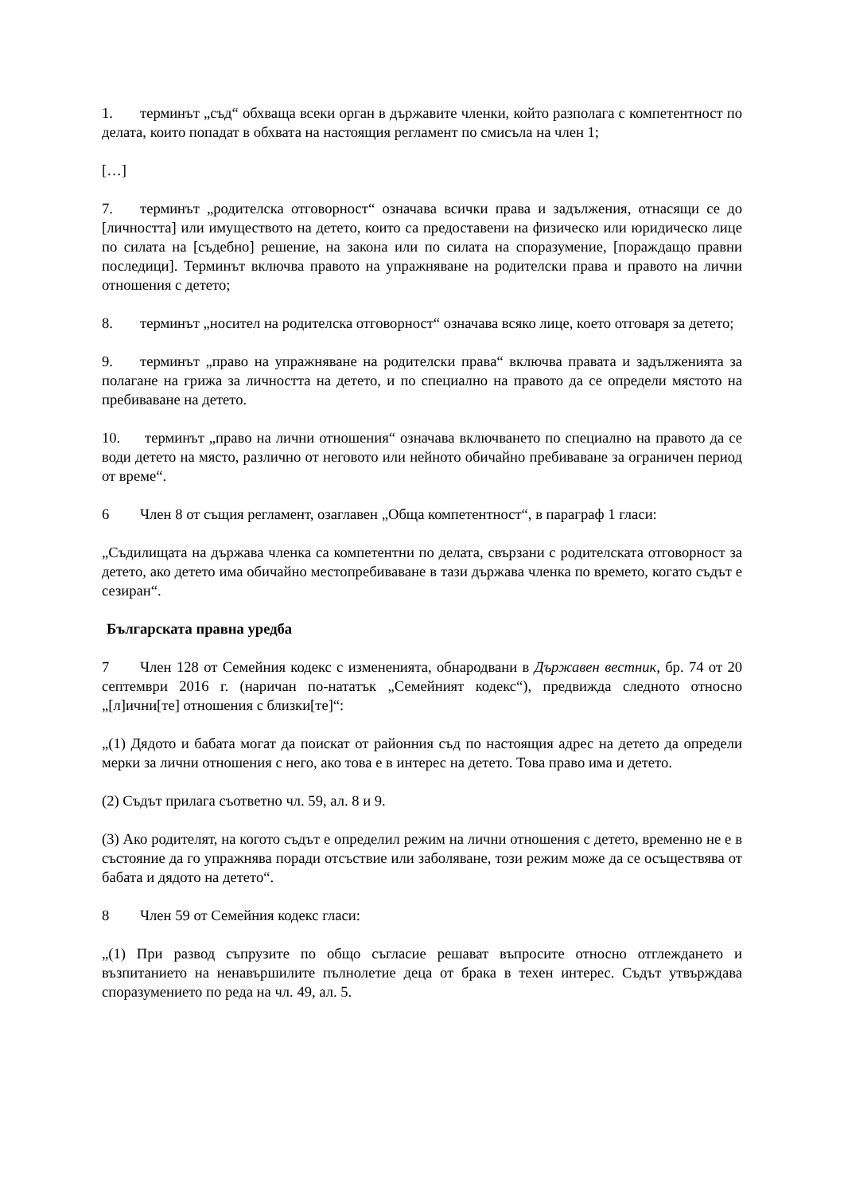1. терминът „съд“ обхваща всеки орган в държавите членки, който разполага с компетентност по делата, които попадат в обхвата на настоящия регламент по смисъла на член 1;
[…]
7. терминът „родителска отговорност“ означава всички права и задължения, отнасящи се до [личността] или имуществото на детето, които са предоставени на физическо или юридическо лице по силата на [съдебно] решение, на закона или по силата на споразумение, [пораждащо правни последици]. Терминът включва правото на упражняване на родителски права и правото на лични отношения с детето;
8. терминът „носител на родителска отговорност“ означава всяко лице, което отговаря за детето;
9. терминът „право на упражняване на родителски права“ включва правата и задълженията за полагане на грижа за личността на детето, и по специално на правото да се определи мястото на пребиваване на детето.
10. терминът „право на лични отношения“ означава включването по специално на правото да се води детето на място, различно от неговото или нейното обичайно пребиваване за ограничен период от време“.
6 Член 8 от същия регламент, озаглавен „Обща компетентност“, в параграф 1 гласи:
„Съдилищата на държава членка са компетентни по делата, свързани с родителската отговорност за детето, ако детето има обичайно местопребиваване в тази държава членка по времето, когато съдът е сезиран“.
Българската правна уредба
7 Член 128 от Семейния кодекс с измененията, обнародвани в Държавен вестник, бр. 74 от 20 септември 2016 г. (наричан по-нататък „Семейният кодекс“), предвижда следното относно „[л]ични[те] отношения с близки[те]“:
„(1) Дядото и бабата могат да поискат от районния съд по настоящия адрес на детето да определи мерки за лични отношения с него, ако това е в интерес на детето. Това право има и детето.
(2) Съдът прилага съответно чл. 59, ал. 8 и 9.
(3) Ако родителят, на когото съдът е определил режим на лични отношения с детето, временно не е в състояние да го упражнява поради отсъствие или заболяване, този режим може да се осъществява от бабата и дядото на детето“.
8 Член 59 от Семейния кодекс гласи:
„(1) При развод съпрузите по общо съгласие решават въпросите относно отглеждането и възпитанието на ненавършилите пълнолетие деца от брака в техен интерес. Съдът утвърждава споразумението по реда на чл. 49, ал. 5.